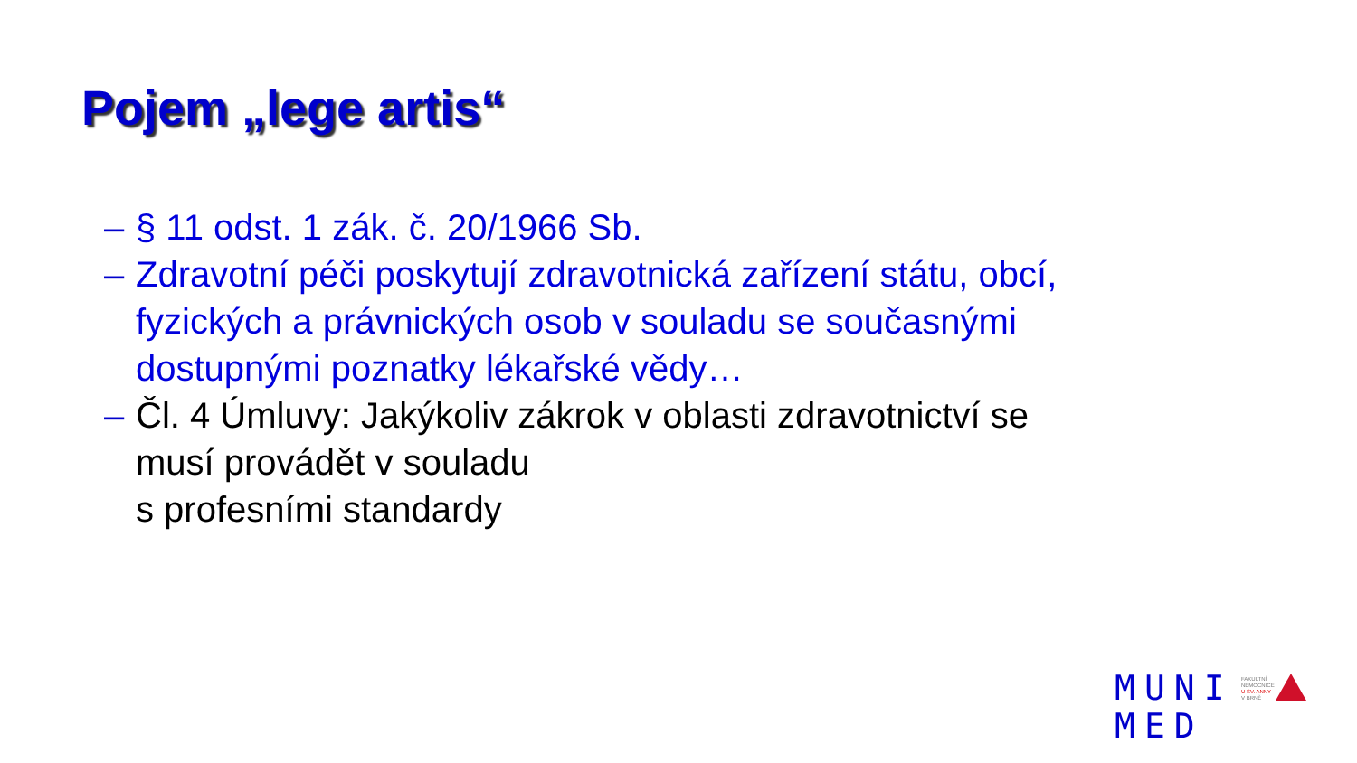Pojem „lege artis“
– § 11 odst. 1 zák. č. 20/1966 Sb.
– Zdravotní péči poskytují zdravotnická zařízení státu, obcí, fyzických a právnických osob v souladu se současnými dostupnými poznatky lékařské vědy…
– Čl. 4 Úmluvy: Jakýkoliv zákrok v oblasti zdravotnictví se musí provádět v souladu
s profesními standardy
MUNI
MED
FAKULTNÍ
NEMOCNICE
U SV. ANNY
V BRNĚ